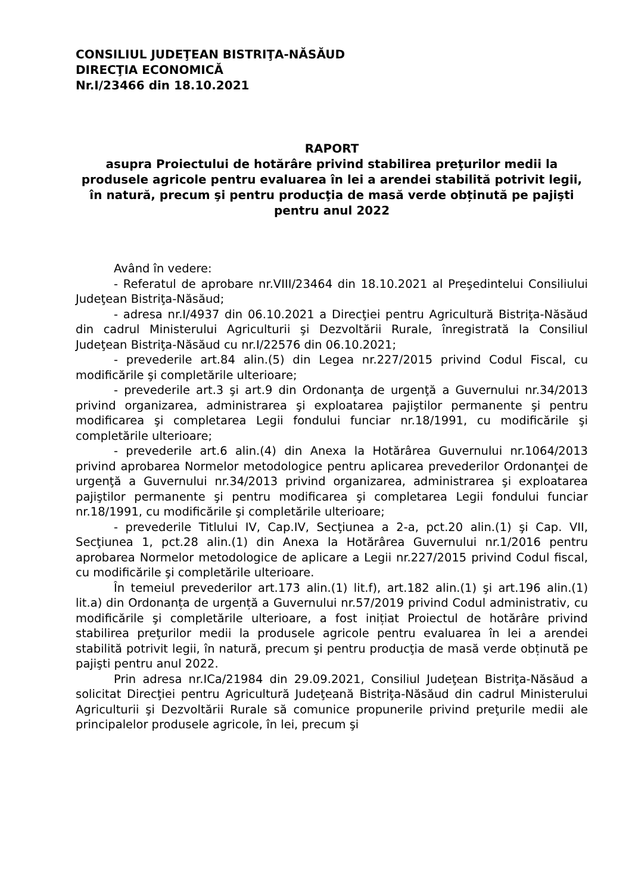CONSILIUL JUDEŢEAN BISTRIŢA-NĂSĂUD
DIRECŢIA ECONOMICĂ
Nr.I/23466 din 18.10.2021
RAPORT
asupra Proiectului de hotărâre privind stabilirea preţurilor medii la produsele agricole pentru evaluarea în lei a arendei stabilită potrivit legii, în natură, precum şi pentru producţia de masă verde obținută pe pajişti pentru anul 2022
Având în vedere:
- Referatul de aprobare nr.VIII/23464 din 18.10.2021 al Preşedintelui Consiliului Judeţean Bistriţa-Năsăud;
- adresa nr.I/4937 din 06.10.2021 a Direcţiei pentru Agricultură Bistriţa-Năsăud din cadrul Ministerului Agriculturii şi Dezvoltării Rurale, înregistrată la Consiliul Judeţean Bistriţa-Năsăud cu nr.I/22576 din 06.10.2021;
- prevederile art.84 alin.(5) din Legea nr.227/2015 privind Codul Fiscal, cu modificările şi completările ulterioare;
- prevederile art.3 şi art.9 din Ordonanţa de urgenţă a Guvernului nr.34/2013 privind organizarea, administrarea şi exploatarea pajiştilor permanente şi pentru modificarea şi completarea Legii fondului funciar nr.18/1991, cu modificările şi completările ulterioare;
- prevederile art.6 alin.(4) din Anexa la Hotărârea Guvernului nr.1064/2013 privind aprobarea Normelor metodologice pentru aplicarea prevederilor Ordonanţei de urgenţă a Guvernului nr.34/2013 privind organizarea, administrarea şi exploatarea pajiştilor permanente şi pentru modificarea şi completarea Legii fondului funciar nr.18/1991, cu modificările şi completările ulterioare;
- prevederile Titlului IV, Cap.IV, Secţiunea a 2-a, pct.20 alin.(1) şi Cap. VII, Secţiunea 1, pct.28 alin.(1) din Anexa la Hotărârea Guvernului nr.1/2016 pentru aprobarea Normelor metodologice de aplicare a Legii nr.227/2015 privind Codul fiscal, cu modificările şi completările ulterioare.
În temeiul prevederilor art.173 alin.(1) lit.f), art.182 alin.(1) şi art.196 alin.(1) lit.a) din Ordonanța de urgență a Guvernului nr.57/2019 privind Codul administrativ, cu modificările şi completările ulterioare, a fost inițiat Proiectul de hotărâre privind stabilirea preţurilor medii la produsele agricole pentru evaluarea în lei a arendei stabilită potrivit legii, în natură, precum şi pentru producţia de masă verde obținută pe pajişti pentru anul 2022.
Prin adresa nr.ICa/21984 din 29.09.2021, Consiliul Judeţean Bistriţa-Năsăud a solicitat Direcţiei pentru Agricultură Judeţeană Bistriţa-Năsăud din cadrul Ministerului Agriculturii şi Dezvoltării Rurale să comunice propunerile privind preţurile medii ale principalelor produsele agricole, în lei, precum şi